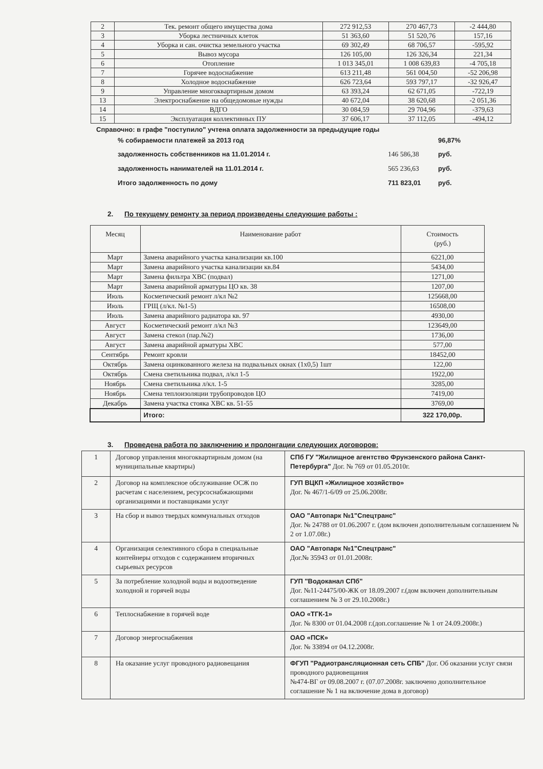| 2 | Тек. ремонт общего имущества дома | 272 912,53 | 270 467,73 | -2 444,80 |
| 3 | Уборка лестничных клеток | 51 363,60 | 51 520,76 | 157,16 |
| 4 | Уборка и сан. очистка земельного участка | 69 302,49 | 68 706,57 | -595,92 |
| 5 | Вывоз мусора | 126 105,00 | 126 326,34 | 221,34 |
| 6 | Отопление | 1 013 345,01 | 1 008 639,83 | -4 705,18 |
| 7 | Горячее водоснабжение | 613 211,48 | 561 004,50 | -52 206,98 |
| 8 | Холодное водоснабжение | 626 723,64 | 593 797,17 | -32 926,47 |
| 9 | Управление многоквартирным домом | 63 393,24 | 62 671,05 | -722,19 |
| 13 | Электроснабжение на общедомовые нужды | 40 672,04 | 38 620,68 | -2 051,36 |
| 14 | ВДГО | 30 084,59 | 29 704,96 | -379,63 |
| 15 | Эксплуатация коллективных ПУ | 37 606,17 | 37 112,05 | -494,12 |
Справочно: в графе "поступило" учтена оплата задолженности за предыдущие годы
| % собираемости платежей за 2013 год | | 96,87% |
| задолженность собственников на 11.01.2014 г. | 146 586,38 | руб. |
| задолженность нанимателей на 11.01.2014 г. | 565 236,63 | руб. |
| Итого задолженность по дому | 711 823,01 | руб. |
2. По текущему ремонту за период произведены следующие работы :
| Месяц | Наименование работ | Стоимость (руб.) |
| Март | Замена аварийного участка канализации кв.100 | 6221,00 |
| Март | Замена аварийного участка канализации кв.84 | 5434,00 |
| Март | Замена фильтра ХВС (подвал) | 1271,00 |
| Март | Замена аварийной арматуры ЦО кв. 38 | 1207,00 |
| Июль | Косметический ремонт л/кл №2 | 125668,00 |
| Июль | ГРЩ (л/кл. №1-5) | 16508,00 |
| Июль | Замена аварийного радиатора кв. 97 | 4930,00 |
| Август | Косметический ремонт л/кл №3 | 123649,00 |
| Август | Замена стекол (пар.№2) | 1736,00 |
| Август | Замена аварийной арматуры ХВС | 577,00 |
| Сентябрь | Ремонт кровли | 18452,00 |
| Октябрь | Замена оцинкованного железа на подвальных окнах (1х0,5) 1шт | 122,00 |
| Октябрь | Смена светильника подвал, л/кл 1-5 | 1922,00 |
| Ноябрь | Смена светильника л/кл. 1-5 | 3285,00 |
| Ноябрь | Смена теплоизоляции трубопроводов ЦО | 7419,00 |
| Декабрь | Замена участка стояка ХВС кв. 51-55 | 3769,00 |
| | Итого: | 322 170,00р. |
3. Проведена работа по заключению и пролонгации следующих договоров:
| 1 | Договор управления многоквартирным домом (на муниципальные квартиры) | СПб ГУ "Жилищное агентство Фрунзенского района Санкт-Петербурга" Дог. № 769 от 01.05.2010г. |
| 2 | Договор на комплексное обслуживание ОСЖ по расчетам с населением, ресурсоснабжающими организациями и поставщиками услуг | ГУП ВЦКП «Жилищное хозяйство» Дог. № 467/1-6/09 от 25.06.2008г. |
| 3 | На сбор и вывоз твердых коммунальных отходов | ОАО "Автопарк №1"Спецтранс" Дог. № 24788 от 01.06.2007 г. (дом включен дополнительным соглашением № 2 от 1.07.08г.) |
| 4 | Организация селективного сбора в специальные контейнеры отходов с содержанием вторичных сырьевых ресурсов | ОАО "Автопарк №1"Спецтранс" Дог.№ 35943 от 01.01.2008г. |
| 5 | За потребление холодной воды и водоотведение холодной и горячей воды | ГУП "Водоканал СПб" Дог. №11-24475/00-ЖК от 18.09.2007 г.(дом включен дополнительным соглашением № 3 от 29.10.2008г.) |
| 6 | Теплоснабжение в горячей воде | ОАО «ТГК-1» Дог. № 8300 от 01.04.2008 г.(доп.соглашение № 1 от 24.09.2008г.) |
| 7 | Договор энергоснабжения | ОАО «ПСК» Дог. № 33894 от 04.12.2008г. |
| 8 | На оказание услуг проводного радиовещания | ФГУП "Радиотрансляционная сеть СПБ" Дог. Об оказании услуг связи проводного радиовещания №474-ВГ от 09.08.2007 г. (07.07.2008г. заключено дополнительное соглашение № 1 на включение дома в договор) |